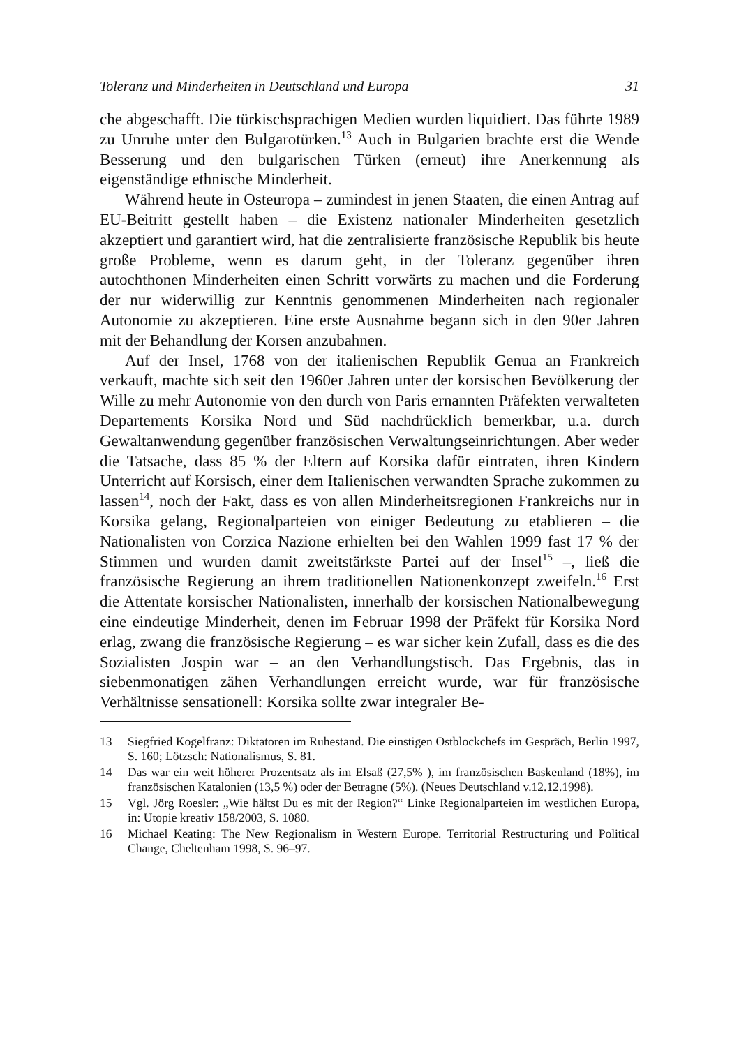Toleranz und Minderheiten in Deutschland und Europa 31
che abgeschafft. Die türkischsprachigen Medien wurden liquidiert. Das führte 1989 zu Unruhe unter den Bulgarotürken.<sup>13</sup> Auch in Bulgarien brachte erst die Wende Besserung und den bulgarischen Türken (erneut) ihre Anerkennung als eigenständige ethnische Minderheit.
Während heute in Osteuropa – zumindest in jenen Staaten, die einen Antrag auf EU-Beitritt gestellt haben – die Existenz nationaler Minderheiten gesetzlich akzeptiert und garantiert wird, hat die zentralisierte französische Republik bis heute große Probleme, wenn es darum geht, in der Toleranz gegenüber ihren autochthonen Minderheiten einen Schritt vorwärts zu machen und die Forderung der nur widerwillig zur Kenntnis genommenen Minderheiten nach regionaler Autonomie zu akzeptieren. Eine erste Ausnahme begann sich in den 90er Jahren mit der Behandlung der Korsen anzubahnen.
Auf der Insel, 1768 von der italienischen Republik Genua an Frankreich verkauft, machte sich seit den 1960er Jahren unter der korsischen Bevölkerung der Wille zu mehr Autonomie von den durch von Paris ernannten Präfekten verwalteten Departements Korsika Nord und Süd nachdrücklich bemerkbar, u.a. durch Gewaltanwendung gegenüber französischen Verwaltungseinrichtungen. Aber weder die Tatsache, dass 85 % der Eltern auf Korsika dafür eintraten, ihren Kindern Unterricht auf Korsisch, einer dem Italienischen verwandten Sprache zukommen zu lassen<sup>14</sup>, noch der Fakt, dass es von allen Minderheitsregionen Frankreichs nur in Korsika gelang, Regionalparteien von einiger Bedeutung zu etablieren – die Nationalisten von Corzica Nazione erhielten bei den Wahlen 1999 fast 17 % der Stimmen und wurden damit zweitstärkste Partei auf der Insel<sup>15</sup> –, ließ die französische Regierung an ihrem traditionellen Nationenkonzept zweifeln.<sup>16</sup> Erst die Attentate korsischer Nationalisten, innerhalb der korsischen Nationalbewegung eine eindeutige Minderheit, denen im Februar 1998 der Präfekt für Korsika Nord erlag, zwang die französische Regierung – es war sicher kein Zufall, dass es die des Sozialisten Jospin war – an den Verhandlungstisch. Das Ergebnis, das in siebenmonatigen zähen Verhandlungen erreicht wurde, war für französische Verhältnisse sensationell: Korsika sollte zwar integraler Be-
13 Siegfried Kogelfranz: Diktatoren im Ruhestand. Die einstigen Ostblockchefs im Gespräch, Berlin 1997, S. 160; Lötzsch: Nationalismus, S. 81.
14 Das war ein weit höherer Prozentsatz als im Elsaß (27,5% ), im französischen Baskenland (18%), im französischen Katalonien (13,5 %) oder der Betragne (5%). (Neues Deutschland v.12.12.1998).
15 Vgl. Jörg Roesler: „Wie hältst Du es mit der Region?“ Linke Regionalparteien im westlichen Europa, in: Utopie kreativ 158/2003, S. 1080.
16 Michael Keating: The New Regionalism in Western Europe. Territorial Restructuring und Political Change, Cheltenham 1998, S. 96–97.